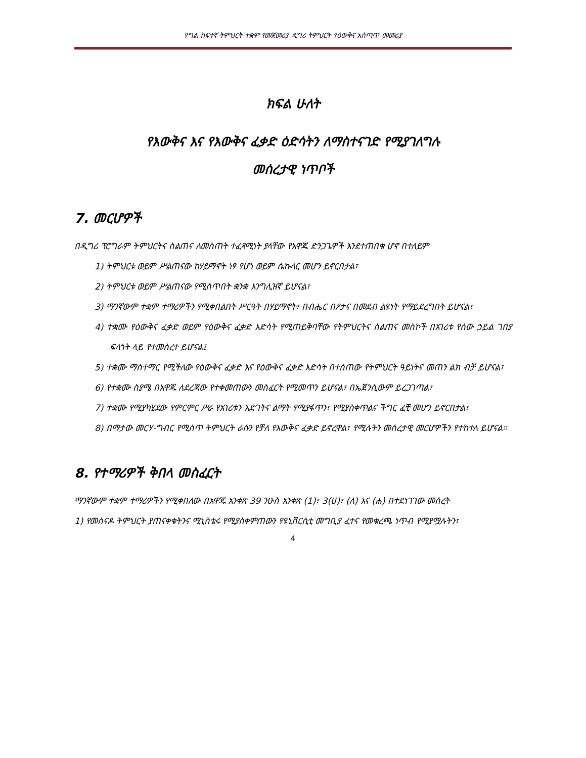የግል ከፍተኛ ትምህርት ተቋም የመጀመሪያ ዲግሪ ትምህርት የዕውቅና አሰጣጥ መመሪያ
ክፍል ሁለት
የእውቅና እና የእውቅና ፈቃድ ዕድሳትን ለማስተናገድ የሚያገለግሉ
መሰረታዊ ነጥቦች
7. መርሆዎች
በዲግሪ ፕሮግራም ትምህርትና ስልጠና ለመስጠት ተፈጻሚነት ያላቸው የአዋጁ ድንጋጌዎች እንደተጠበቁ ሆኖ በተለይም
1) ትምህርቱ ወይም ሥልጠናው ከሃይማኖት ነፃ የሆነ ወይም ሴኩላር መሆን ይኖርበታል፣
2) ትምህርቱ ወይም ሥልጠናው የሚሰጥበት ቋንቋ እንግሊዝኛ ይሆናል፣
3) ማንኛውም ተቋም ተማሪዎችን የሚቀበልበት ሥርዓት በሃይማኖት፣ በብሔር በፆታና በመደብ ልዩነት የማይደረግበት ይሆናል፣
4) ተቋሙ የዕውቅና ፈቃድ ወይም የዕውቅና ፈቃድ እድሳት የሚጠይቅባቸው የትምህርትና ስልጠና መስኮች በአገሪቱ የሰው ኃይል ገበያ ፍላጎት ላይ የተመሰረተ ይሆናል፤
5) ተቋሙ ማስተማር የሚችለው የዕውቅና ፈቃድ እና የዕውቅና ፈቃድ እድሳት በተሰጠው የትምህርት ዓይነትና መጠን ልክ ብቻ ይሆናል፣
6) የተቋሙ ስያሜ በአዋጁ ለደረጃው የተቀመጠውን መስፈርት የሚመጥን ይሆናል፣ በኤጀንሲውም ይረጋገጣል፣
7) ተቋሙ የሚያካሂደው የምርምር ሥራ የአገሪቱን እድገትና ልማት የሚያፋጥን፣ የሚያስቀጥልና ችግር ፈቺ መሆን ይኖርበታል፣
8) በማታው መርሃ-ግብር የሚሰጥ ትምህርት ራሱን የቻለ የእውቅና ፈቃድ ይኖረዋል፣ የሚሉትን መሰረታዊ መርሆዎችን የተከተለ ይሆናል።
8. የተማሪዎች ቅበላ መስፈርት
ማንኛውም ተቋም ተማሪዎችን የሚቀበለው በአዋጁ አንቀጽ 39 ንዑስ አንቀጽ (1)፣ 3(ሀ)፣ (ለ) እና (ሐ) በተደነገገው መሰረት
1) የመሰናዶ ትምህርት ያጠናቀቁትንና ሚኒስቴሩ የሚያስቀምጠውን የዩኒቨርሲቲ መግቢያ ፈተና የመቁረጫ ነጥብ የሚያሟሉትን፣
4